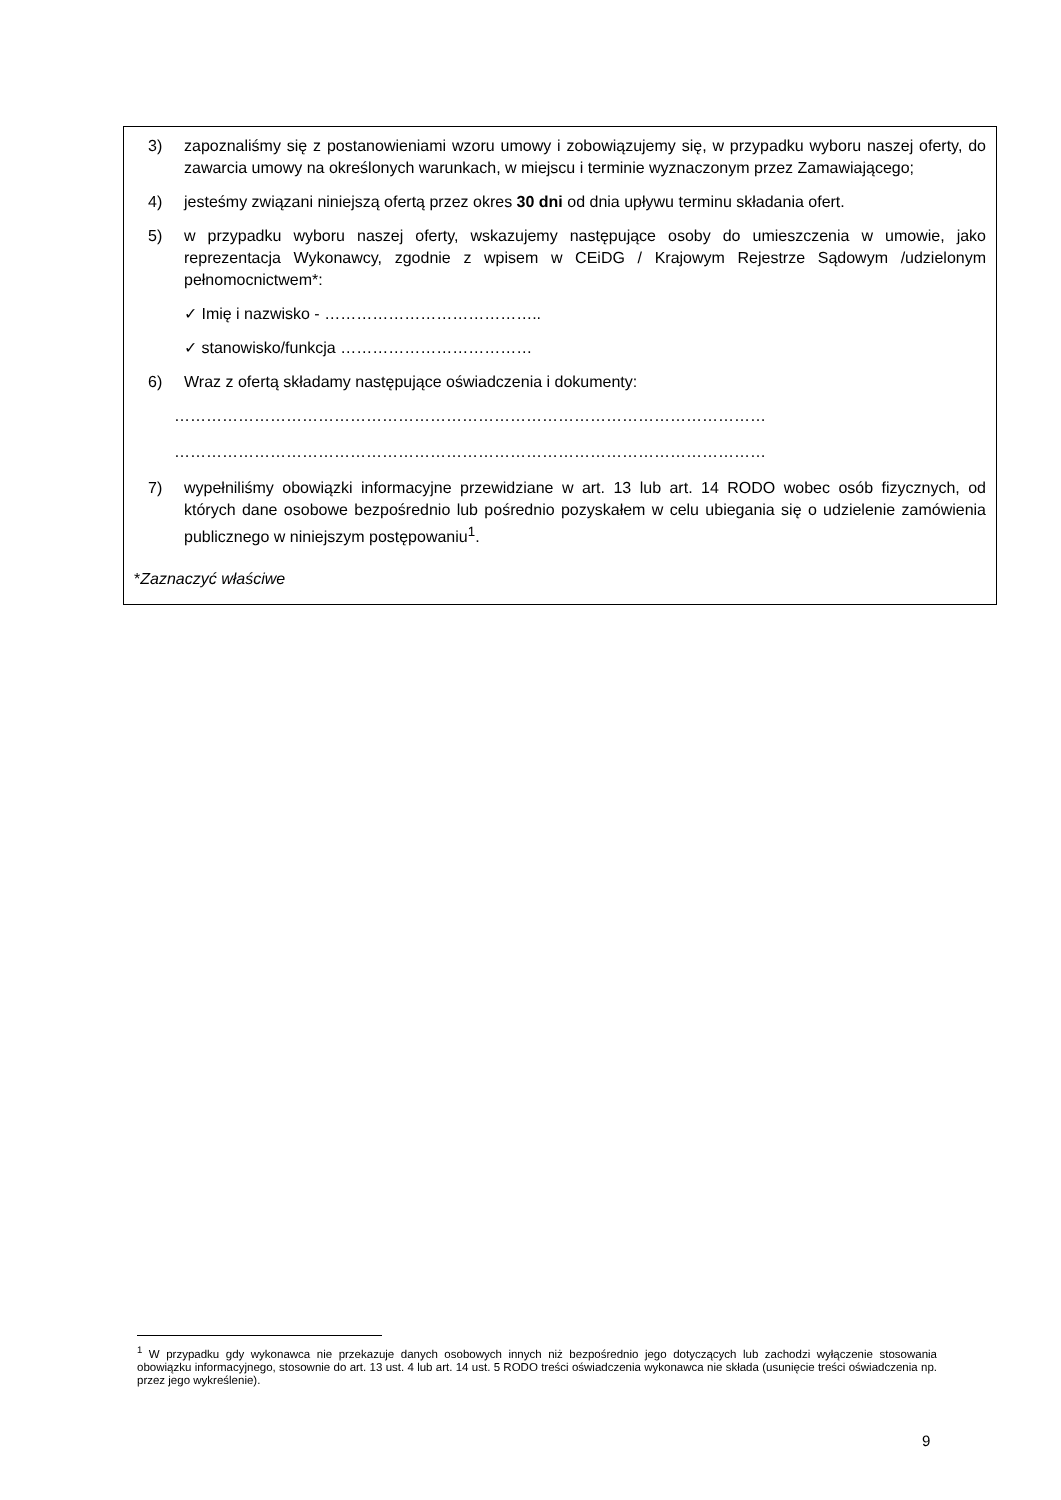3) zapoznaliśmy się z postanowieniami wzoru umowy i zobowiązujemy się, w przypadku wyboru naszej oferty, do zawarcia umowy na określonych warunkach, w miejscu i terminie wyznaczonym przez Zamawiającego;
4) jesteśmy związani niniejszą ofertą przez okres 30 dni od dnia upływu terminu składania ofert.
5) w przypadku wyboru naszej oferty, wskazujemy następujące osoby do umieszczenia w umowie, jako reprezentacja Wykonawcy, zgodnie z wpisem w CEiDG / Krajowym Rejestrze Sądowym /udzielonym pełnomocnictwem*:
✓ Imię i nazwisko - …………………………………..
✓ stanowisko/funkcja ………………………………
6) Wraz z ofertą składamy następujące oświadczenia i dokumenty:
…………………………………………………………………………………………………
…………………………………………………………………………………………………
7) wypełniliśmy obowiązki informacyjne przewidziane w art. 13 lub art. 14 RODO wobec osób fizycznych, od których dane osobowe bezpośrednio lub pośrednio pozyskałem w celu ubiegania się o udzielenie zamówienia publicznego w niniejszym postępowaniu<sup>1</sup>.
*Zaznaczyć właściwe
<sup>1</sup> W przypadku gdy wykonawca nie przekazuje danych osobowych innych niż bezpośrednio jego dotyczących lub zachodzi wyłączenie stosowania obowiązku informacyjnego, stosownie do art. 13 ust. 4 lub art. 14 ust. 5 RODO treści oświadczenia wykonawca nie składa (usunięcie treści oświadczenia np. przez jego wykreślenie).
9